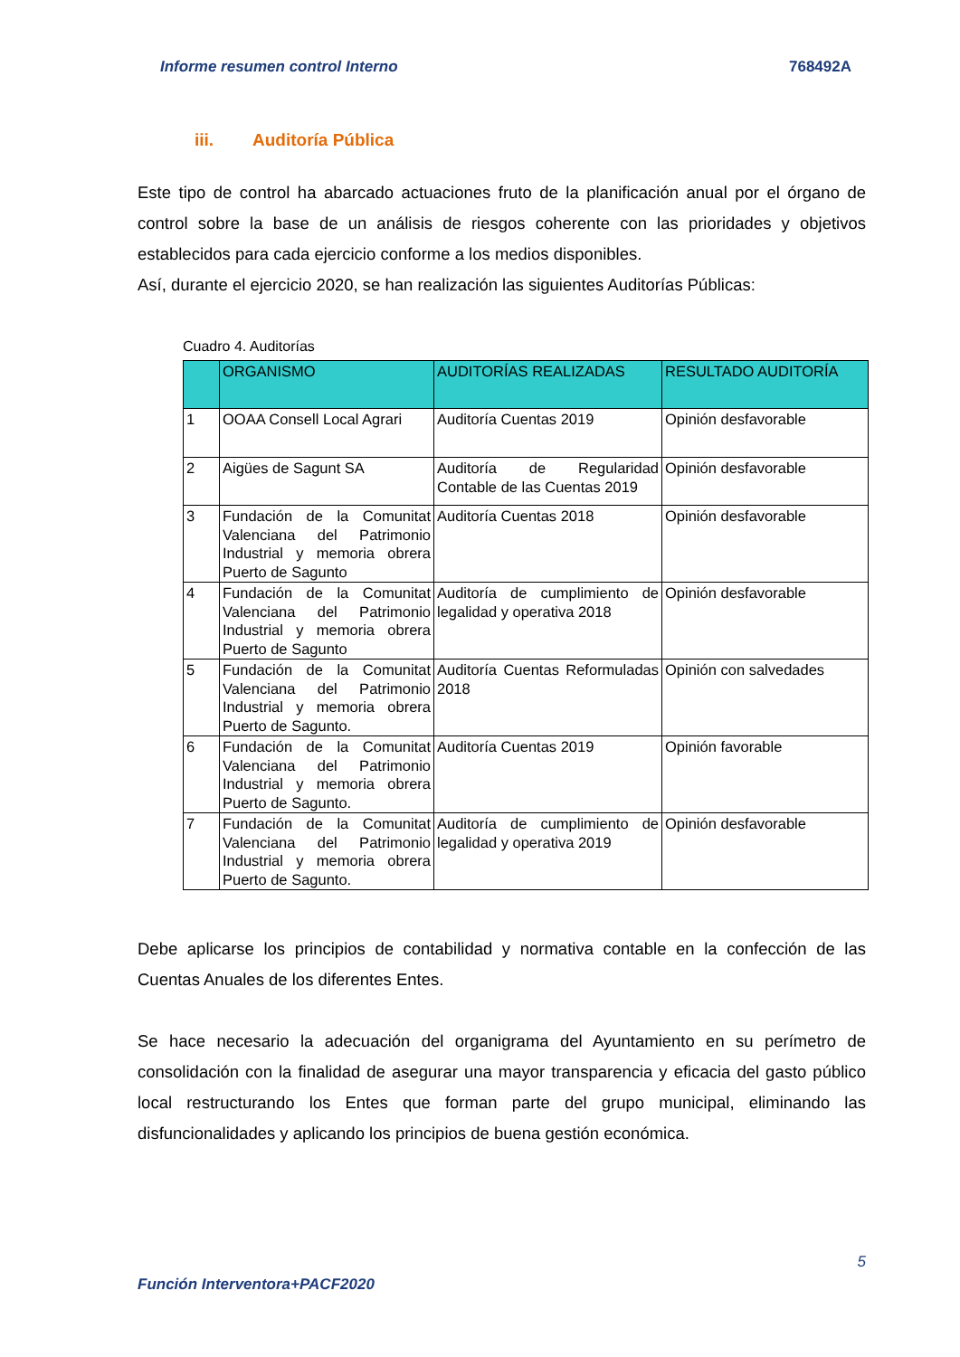Informe resumen control Interno 768492A
iii. Auditoría Pública
Este tipo de control ha abarcado actuaciones fruto de la planificación anual por el órgano de control sobre la base de un análisis de riesgos coherente con las prioridades y objetivos establecidos para cada ejercicio conforme a los medios disponibles.
Así, durante el ejercicio 2020, se han realización las siguientes Auditorías Públicas:
Cuadro 4. Auditorías
| | ORGANISMO | AUDITORÍAS REALIZADAS | RESULTADO AUDITORÍA |
| --- | --- | --- | --- |
| 1 | OOAA Consell Local Agrari | Auditoría Cuentas 2019 | Opinión desfavorable |
| 2 | Aigües de Sagunt SA | Auditoría de Regularidad Contable de las Cuentas 2019 | Opinión desfavorable |
| 3 | Fundación de la Comunitat Valenciana del Patrimonio Industrial y memoria obrera Puerto de Sagunto | Auditoría Cuentas 2018 | Opinión desfavorable |
| 4 | Fundación de la Comunitat Valenciana del Patrimonio Industrial y memoria obrera Puerto de Sagunto | Auditoría de cumplimiento de legalidad y operativa 2018 | Opinión desfavorable |
| 5 | Fundación de la Comunitat Valenciana del Patrimonio Industrial y memoria obrera Puerto de Sagunto. | Auditoría Cuentas Reformuladas 2018 | Opinión con salvedades |
| 6 | Fundación de la Comunitat Valenciana del Patrimonio Industrial y memoria obrera Puerto de Sagunto. | Auditoría Cuentas 2019 | Opinión favorable |
| 7 | Fundación de la Comunitat Valenciana del Patrimonio Industrial y memoria obrera Puerto de Sagunto. | Auditoría de cumplimiento de legalidad y operativa 2019 | Opinión desfavorable |
Debe aplicarse los principios de contabilidad y normativa contable en la confección de las Cuentas Anuales de los diferentes Entes.
Se hace necesario la adecuación del organigrama del Ayuntamiento en su perímetro de consolidación con la finalidad de asegurar una mayor transparencia y eficacia del gasto público local restructurando los Entes que forman parte del grupo municipal, eliminando las disfuncionalidades y aplicando los principios de buena gestión económica.
5
Función Interventora+PACF2020